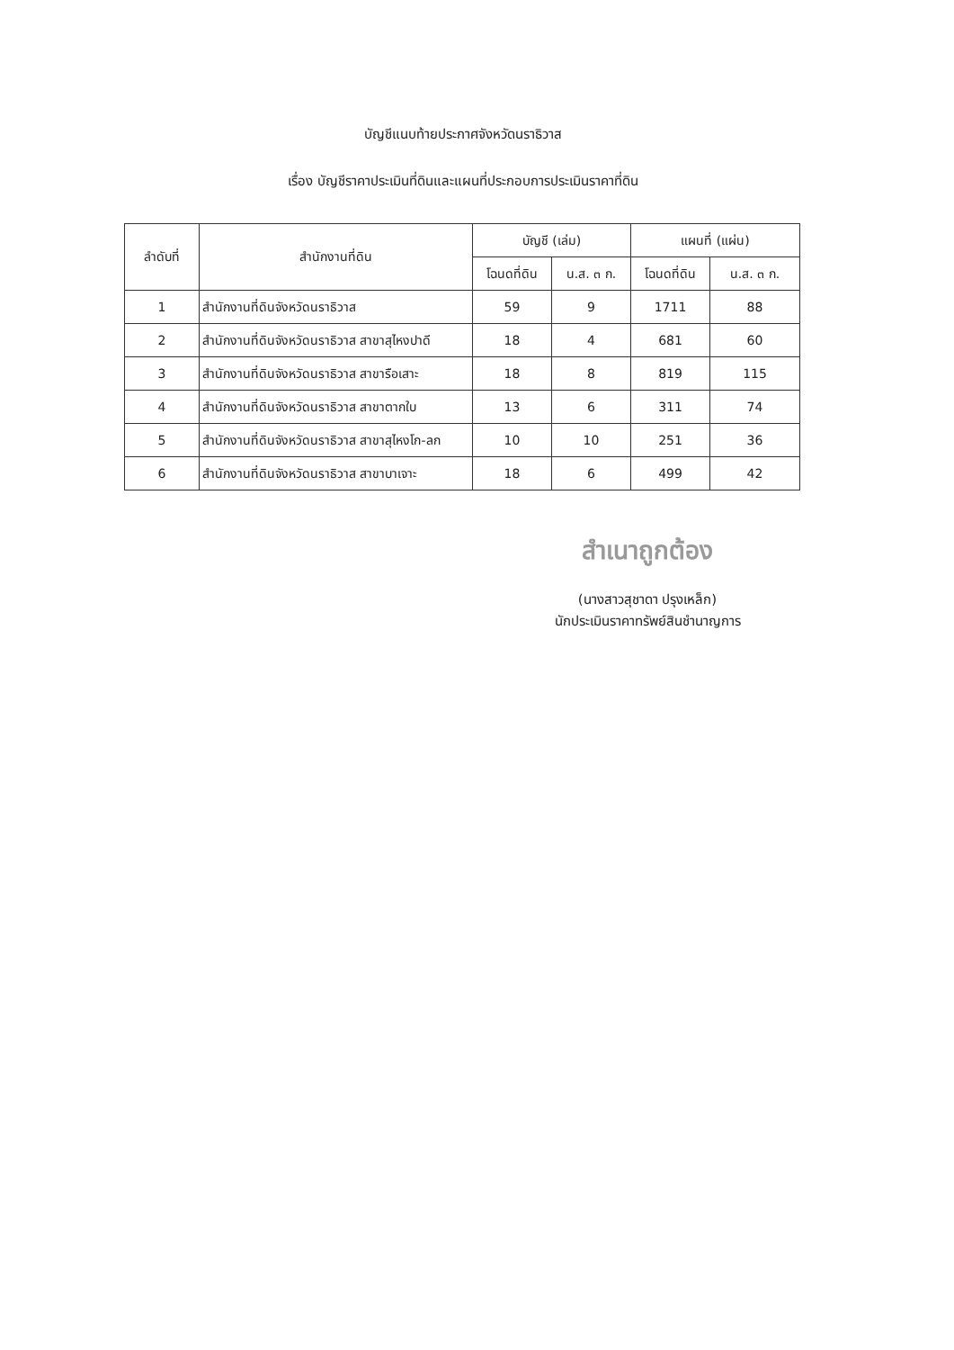บัญชีแนบท้ายประกาศจังหวัดนราธิวาส
เรื่อง บัญชีราคาประเมินที่ดินและแผนที่ประกอบการประเมินราคาที่ดิน
| ลำดับที่ | สำนักงานที่ดิน | บัญชี (เล่ม) | | แผนที่ (แผ่น) | |
| --- | --- | --- | --- | --- | --- |
| | | โฉนดที่ดิน | น.ส. ๓ ก. | โฉนดที่ดิน | น.ส. ๓ ก. |
| 1 | สำนักงานที่ดินจังหวัดนราธิวาส | 59 | 9 | 1711 | 88 |
| 2 | สำนักงานที่ดินจังหวัดนราธิวาส สาขาสุไหงปาดี | 18 | 4 | 681 | 60 |
| 3 | สำนักงานที่ดินจังหวัดนราธิวาส สาขารือเสาะ | 18 | 8 | 819 | 115 |
| 4 | สำนักงานที่ดินจังหวัดนราธิวาส สาขาตากใบ | 13 | 6 | 311 | 74 |
| 5 | สำนักงานที่ดินจังหวัดนราธิวาส สาขาสุไหงโก-ลก | 10 | 10 | 251 | 36 |
| 6 | สำนักงานที่ดินจังหวัดนราธิวาส สาขาบาเจาะ | 18 | 6 | 499 | 42 |
สำเนาถูกต้อง
(นางสาวสุชาดา ปรุงเหล็ก)
นักประเมินราคาทรัพย์สินชำนาญการ